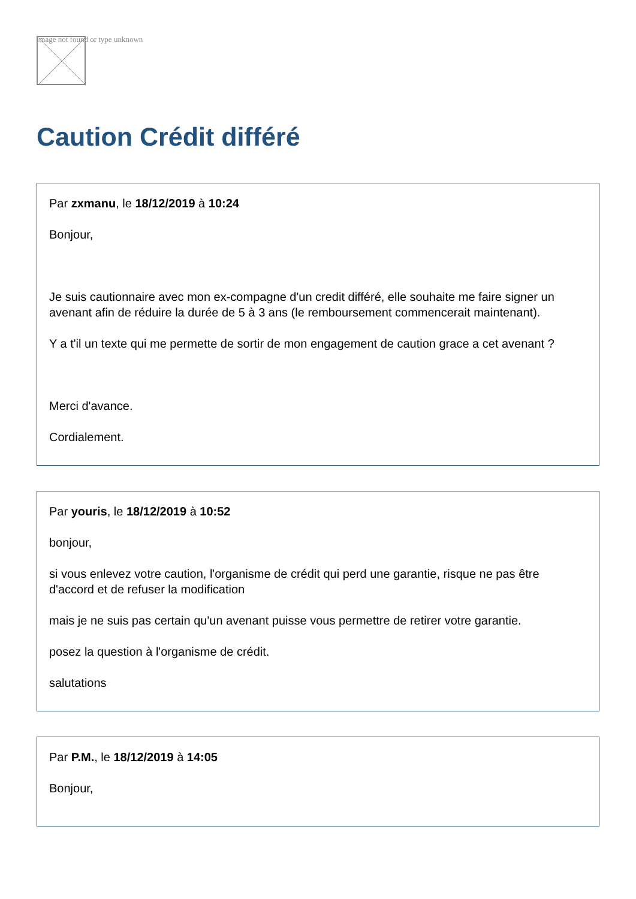Image not found or type unknown
Caution Crédit différé
Par zxmanu, le 18/12/2019 à 10:24
Bonjour,
Je suis cautionnaire avec mon ex-compagne d'un credit différé, elle souhaite me faire signer un avenant afin de réduire la durée de 5 à 3 ans (le remboursement commencerait maintenant).
Y a t'il un texte qui me permette de sortir de mon engagement de caution grace a cet avenant ?
Merci d'avance.
Cordialement.
Par youris, le 18/12/2019 à 10:52
bonjour,
si vous enlevez votre caution, l'organisme de crédit qui perd une garantie, risque ne pas être d'accord et de refuser la modification
mais je ne suis pas certain qu'un avenant puisse vous permettre de retirer votre garantie.
posez la question à l'organisme de crédit.
salutations
Par P.M., le 18/12/2019 à 14:05
Bonjour,